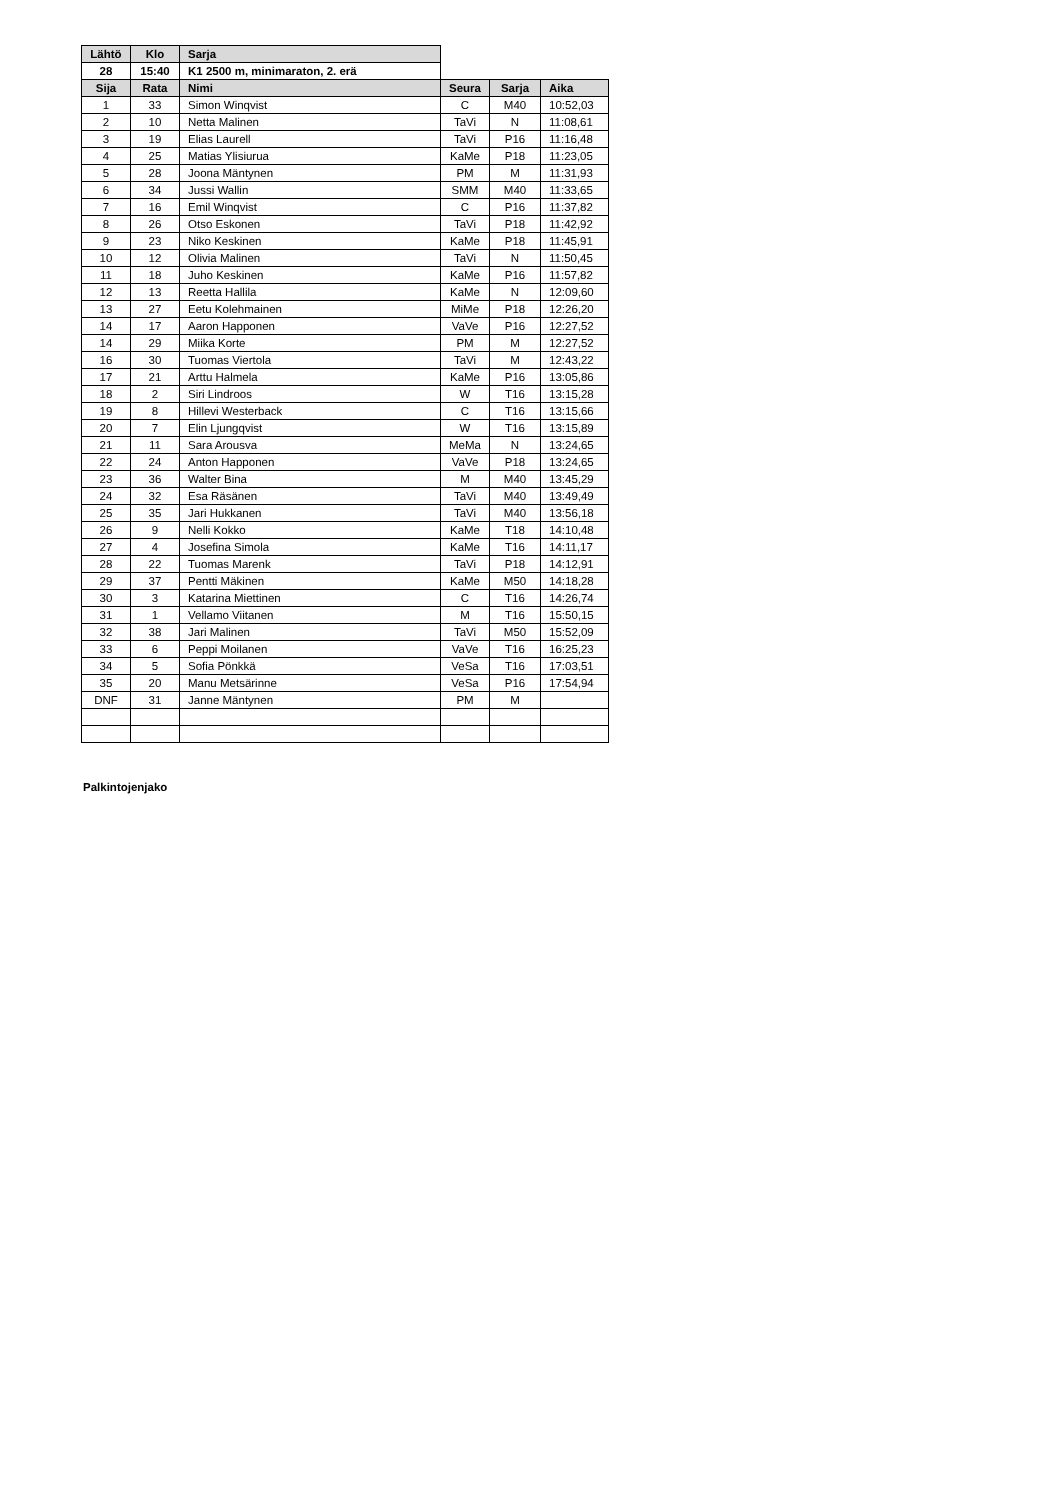| Lähtö | Klo | Sarja | | | |
| 28 | 15:40 | K1 2500 m, minimaraton, 2. erä | | | |
| Sija | Rata | Nimi | Seura | Sarja | Aika |
| 1 | 33 | Simon Winqvist | C | M40 | 10:52,03 |
| 2 | 10 | Netta Malinen | TaVi | N | 11:08,61 |
| 3 | 19 | Elias Laurell | TaVi | P16 | 11:16,48 |
| 4 | 25 | Matias Ylisiurua | KaMe | P18 | 11:23,05 |
| 5 | 28 | Joona Mäntynen | PM | M | 11:31,93 |
| 6 | 34 | Jussi Wallin | SMM | M40 | 11:33,65 |
| 7 | 16 | Emil Winqvist | C | P16 | 11:37,82 |
| 8 | 26 | Otso Eskonen | TaVi | P18 | 11:42,92 |
| 9 | 23 | Niko Keskinen | KaMe | P18 | 11:45,91 |
| 10 | 12 | Olivia Malinen | TaVi | N | 11:50,45 |
| 11 | 18 | Juho Keskinen | KaMe | P16 | 11:57,82 |
| 12 | 13 | Reetta Hallila | KaMe | N | 12:09,60 |
| 13 | 27 | Eetu Kolehmainen | MiMe | P18 | 12:26,20 |
| 14 | 17 | Aaron Happonen | VaVe | P16 | 12:27,52 |
| 14 | 29 | Miika Korte | PM | M | 12:27,52 |
| 16 | 30 | Tuomas Viertola | TaVi | M | 12:43,22 |
| 17 | 21 | Arttu Halmela | KaMe | P16 | 13:05,86 |
| 18 | 2 | Siri Lindroos | W | T16 | 13:15,28 |
| 19 | 8 | Hillevi Westerback | C | T16 | 13:15,66 |
| 20 | 7 | Elin Ljungqvist | W | T16 | 13:15,89 |
| 21 | 11 | Sara Arousva | MeMa | N | 13:24,65 |
| 22 | 24 | Anton Happonen | VaVe | P18 | 13:24,65 |
| 23 | 36 | Walter Bina | M | M40 | 13:45,29 |
| 24 | 32 | Esa Räsänen | TaVi | M40 | 13:49,49 |
| 25 | 35 | Jari Hukkanen | TaVi | M40 | 13:56,18 |
| 26 | 9 | Nelli Kokko | KaMe | T18 | 14:10,48 |
| 27 | 4 | Josefina Simola | KaMe | T16 | 14:11,17 |
| 28 | 22 | Tuomas Marenk | TaVi | P18 | 14:12,91 |
| 29 | 37 | Pentti Mäkinen | KaMe | M50 | 14:18,28 |
| 30 | 3 | Katarina Miettinen | C | T16 | 14:26,74 |
| 31 | 1 | Vellamo Viitanen | M | T16 | 15:50,15 |
| 32 | 38 | Jari Malinen | TaVi | M50 | 15:52,09 |
| 33 | 6 | Peppi Moilanen | VaVe | T16 | 16:25,23 |
| 34 | 5 | Sofia Pönkkä | VeSa | T16 | 17:03,51 |
| 35 | 20 | Manu Metsärinne | VeSa | P16 | 17:54,94 |
| DNF | 31 | Janne Mäntynen | PM | M | |
Palkintojenjako